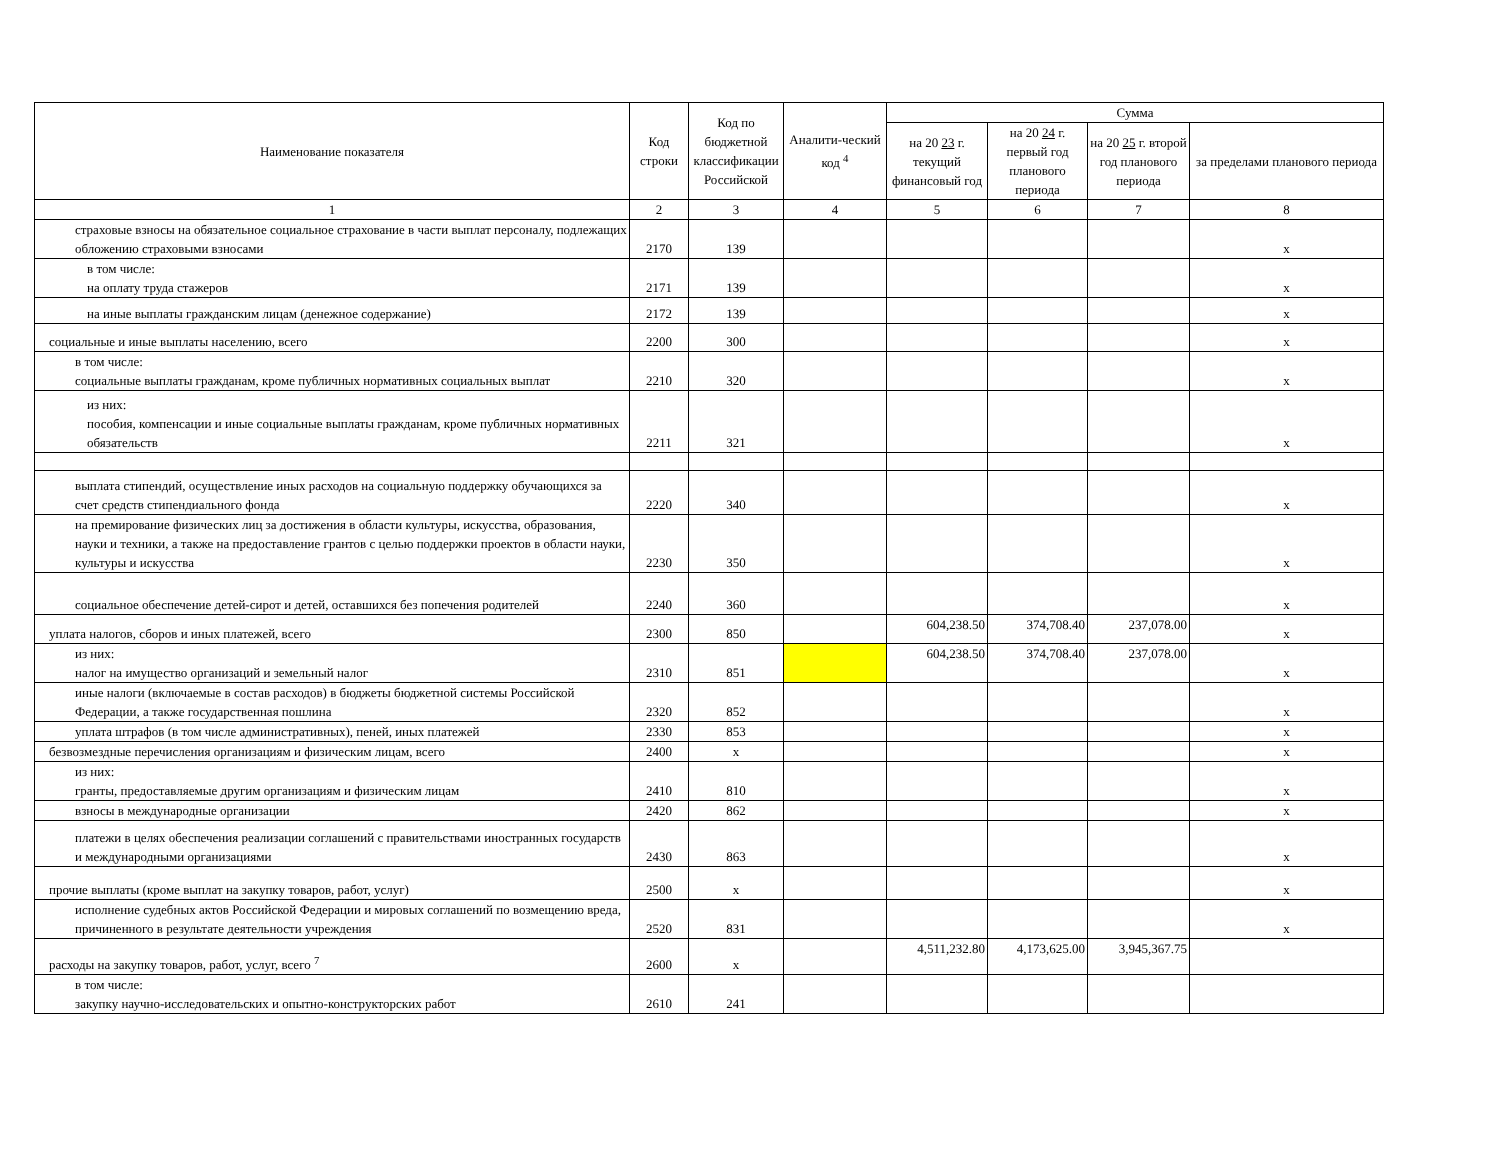| Наименование показателя | Код строки | Код по бюджетной классификации Российской | Аналити-ческий код <sup>4</sup> | Сумма | | | |
| --- | --- | --- | --- | --- | --- | --- | --- |
| | | | | на 20 23 г. текущий финансовый год | на 20 24 г. первый год планового периода | на 20 25 г. второй год планового периода | за пределами планового периода |
| 1 | 2 | 3 | 4 | 5 | 6 | 7 | 8 |
| страховые взносы на обязательное социальное страхование в части выплат персоналу, подлежащих обложению страховыми взносами | 2170 | 139 | | | | | x |
| в том числе: на оплату труда стажеров | 2171 | 139 | | | | | x |
| на иные выплаты гражданским лицам (денежное содержание) | 2172 | 139 | | | | | x |
| социальные и иные выплаты населению, всего | 2200 | 300 | | | | | x |
| в том числе: социальные выплаты гражданам, кроме публичных нормативных социальных выплат | 2210 | 320 | | | | | x |
| из них: пособия, компенсации и иные социальные выплаты гражданам, кроме публичных нормативных обязательств | 2211 | 321 | | | | | x |
| выплата стипендий, осуществление иных расходов на социальную поддержку обучающихся за счет средств стипендиального фонда | 2220 | 340 | | | | | x |
| на премирование физических лиц за достижения в области культуры, искусства, образования, науки и техники, а также на предоставление грантов с целью поддержки проектов в области науки, культуры и искусства | 2230 | 350 | | | | | x |
| социальное обеспечение детей-сирот и детей, оставшихся без попечения родителей | 2240 | 360 | | | | | x |
| уплата налогов, сборов и иных платежей, всего | 2300 | 850 | | 604,238.50 | 374,708.40 | 237,078.00 | x |
| из них: налог на имущество организаций и земельный налог | 2310 | 851 | | 604,238.50 | 374,708.40 | 237,078.00 | x |
| иные налоги (включаемые в состав расходов) в бюджеты бюджетной системы Российской Федерации, а также государственная пошлина | 2320 | 852 | | | | | x |
| уплата штрафов (в том числе административных), пеней, иных платежей | 2330 | 853 | | | | | x |
| безвозмездные перечисления организациям и физическим лицам, всего | 2400 | x | | | | | x |
| из них: гранты, предоставляемые другим организациям и физическим лицам | 2410 | 810 | | | | | x |
| взносы в международные организации | 2420 | 862 | | | | | x |
| платежи в целях обеспечения реализации соглашений с правительствами иностранных государств и международными организациями | 2430 | 863 | | | | | x |
| прочие выплаты (кроме выплат на закупку товаров, работ, услуг) | 2500 | x | | | | | x |
| исполнение судебных актов Российской Федерации и мировых соглашений по возмещению вреда, причиненного в результате деятельности учреждения | 2520 | 831 | | | | | x |
| расходы на закупку товаров, работ, услуг, всего <sup>7</sup> | 2600 | x | | 4,511,232.80 | 4,173,625.00 | 3,945,367.75 | |
| в том числе: закупку научно-исследовательских и опытно-конструкторских работ | 2610 | 241 | | | | | |